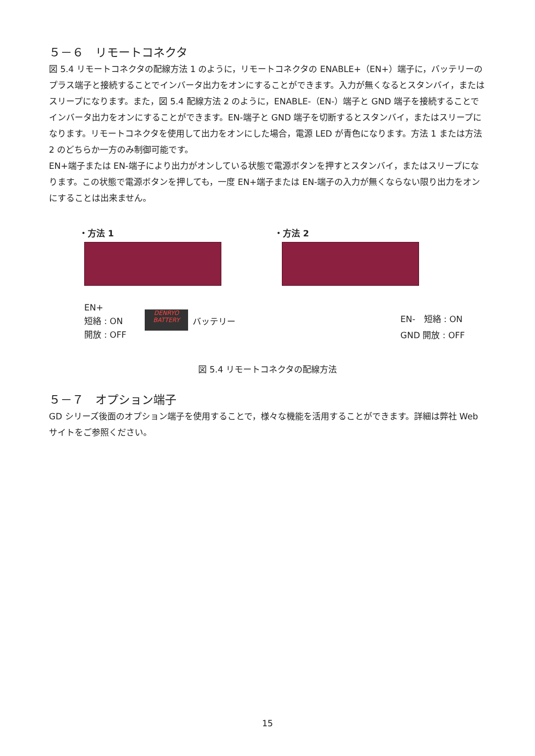５－６　リモートコネクタ
図 5.4 リモートコネクタの配線方法 1 のように，リモートコネクタの ENABLE+（EN+）端子に，バッテリーのプラス端子と接続することでインバータ出力をオンにすることができます。入力が無くなるとスタンバイ，またはスリープになります。また，図 5.4 配線方法 2 のように，ENABLE-（EN-）端子と GND 端子を接続することでインバータ出力をオンにすることができます。EN-端子と GND 端子を切断するとスタンバイ，またはスリープになります。リモートコネクタを使用して出力をオンにした場合，電源 LED が青色になります。方法 1 または方法 2 のどちらか一方のみ制御可能です。
EN+端子または EN-端子により出力がオンしている状態で電源ボタンを押すとスタンバイ，またはスリープになります。この状態で電源ボタンを押しても，一度 EN+端子または EN-端子の入力が無くならない限り出力をオンにすることは出来ません。
・方法 1
EN+
短絡 : ON
開放 : OFF
DENRYO
BATTERY
バッテリー
・方法 2
EN-　短絡 : ON
GND 開放 : OFF
図 5.4 リモートコネクタの配線方法
５－７　オプション端子
GD シリーズ後面のオプション端子を使用することで，様々な機能を活用することができます。詳細は弊社 Web サイトをご参照ください。
15